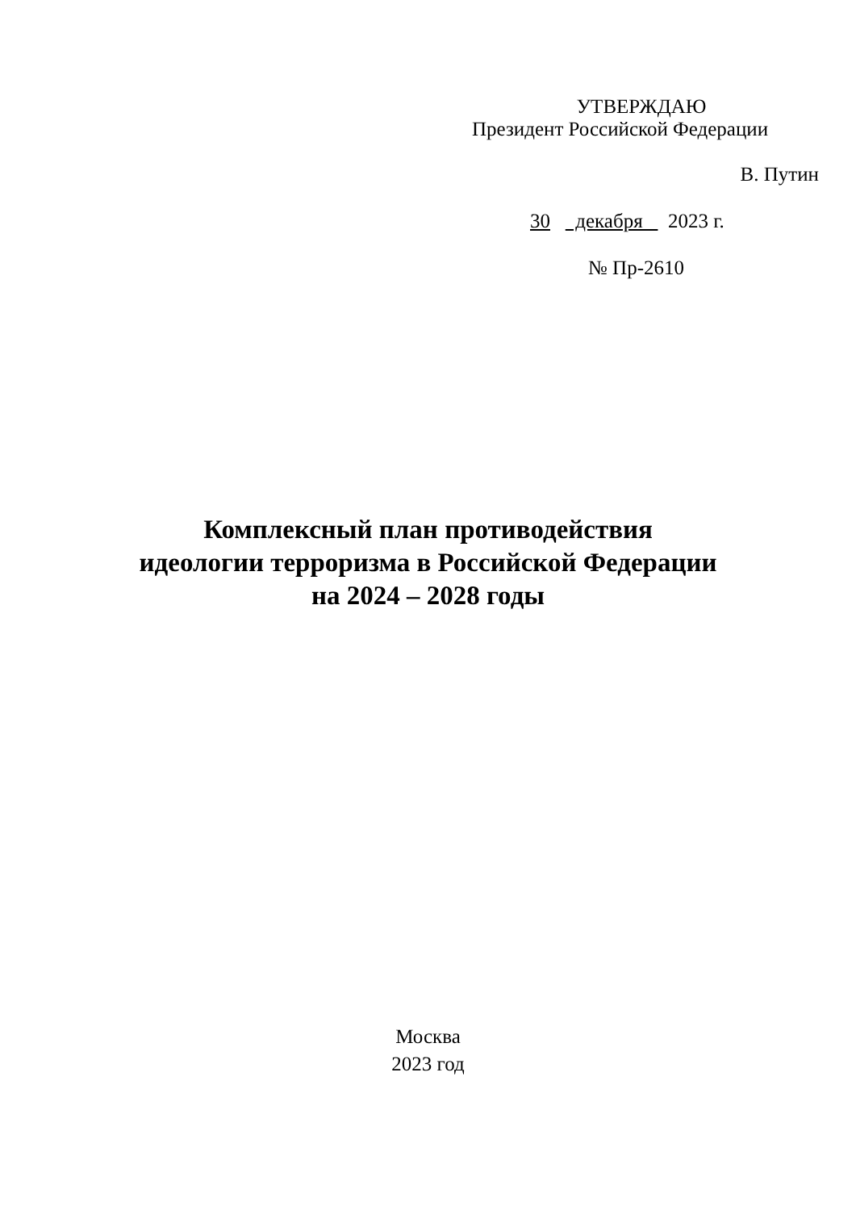УТВЕРЖДАЮ
Президент Российской Федерации
В. Путин
30 декабря 2023 г.
№ Пр-2610
Комплексный план противодействия
идеологии терроризма в Российской Федерации
на 2024 – 2028 годы
Москва
2023 год